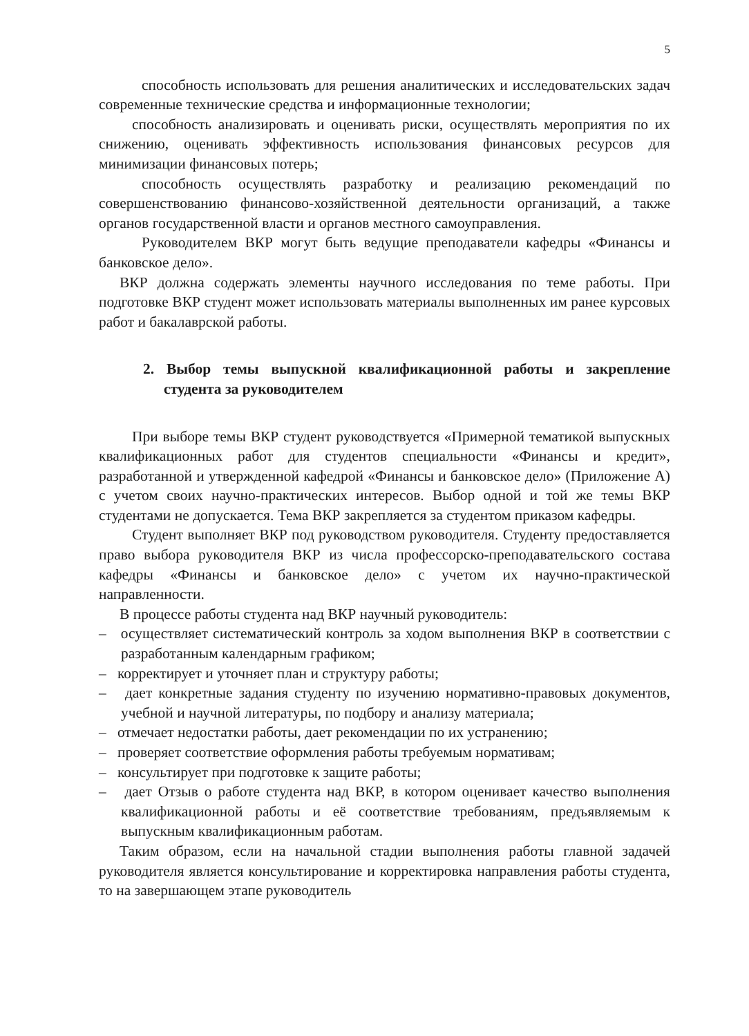5
способность использовать для решения аналитических и исследовательских задач современные технические средства и информационные технологии;
способность анализировать и оценивать риски, осуществлять мероприятия по их снижению, оценивать эффективность использования финансовых ресурсов для минимизации финансовых потерь;
способность осуществлять разработку и реализацию рекомендаций по совершенствованию финансово-хозяйственной деятельности организаций, а также органов государственной власти и органов местного самоуправления.
Руководителем ВКР могут быть ведущие преподаватели кафедры «Финансы и банковское дело».
ВКР должна содержать элементы научного исследования по теме работы. При подготовке ВКР студент может использовать материалы выполненных им ранее курсовых работ и бакалаврской работы.
2. Выбор темы выпускной квалификационной работы и закрепление студента за руководителем
При выборе темы ВКР студент руководствуется «Примерной тематикой выпускных квалификационных работ для студентов специальности «Финансы и кредит», разработанной и утвержденной кафедрой «Финансы и банковское дело» (Приложение А) с учетом своих научно-практических интересов. Выбор одной и той же темы ВКР студентами не допускается. Тема ВКР закрепляется за студентом приказом кафедры.
Студент выполняет ВКР под руководством руководителя. Студенту предоставляется право выбора руководителя ВКР из числа профессорско-преподавательского состава кафедры «Финансы и банковское дело» с учетом их научно-практической направленности.
В процессе работы студента над ВКР научный руководитель:
– осуществляет систематический контроль за ходом выполнения ВКР в соответствии с разработанным календарным графиком;
– корректирует и уточняет план и структуру работы;
– дает конкретные задания студенту по изучению нормативно-правовых документов, учебной и научной литературы, по подбору и анализу материала;
– отмечает недостатки работы, дает рекомендации по их устранению;
– проверяет соответствие оформления работы требуемым нормативам;
– консультирует при подготовке к защите работы;
– дает Отзыв о работе студента над ВКР, в котором оценивает качество выполнения квалификационной работы и её соответствие требованиям, предъявляемым к выпускным квалификационным работам.
Таким образом, если на начальной стадии выполнения работы главной задачей руководителя является консультирование и корректировка направления работы студента, то на завершающем этапе руководитель